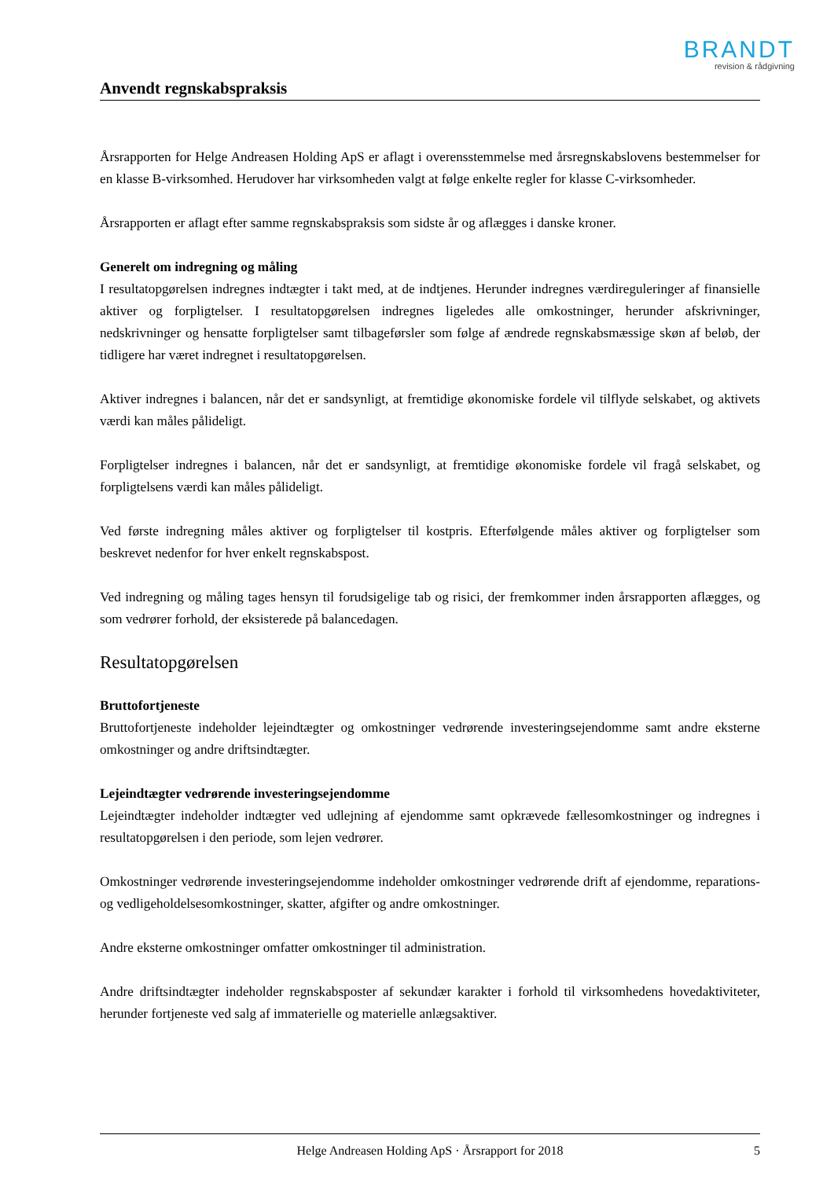BRANDT
revision & rådgivning
Anvendt regnskabspraksis
Årsrapporten for Helge Andreasen Holding ApS er aflagt i overensstemmelse med årsregnskabslovens bestemmelser for en klasse B-virksomhed. Herudover har virksomheden valgt at følge enkelte regler for klasse C-virksomheder.
Årsrapporten er aflagt efter samme regnskabspraksis som sidste år og aflægges i danske kroner.
Generelt om indregning og måling
I resultatopgørelsen indregnes indtægter i takt med, at de indtjenes. Herunder indregnes værdireguleringer af finansielle aktiver og forpligtelser. I resultatopgørelsen indregnes ligeledes alle omkostninger, herunder afskrivninger, nedskrivninger og hensatte forpligtelser samt tilbageførsler som følge af ændrede regnskabsmæssige skøn af beløb, der tidligere har været indregnet i resultatopgørelsen.
Aktiver indregnes i balancen, når det er sandsynligt, at fremtidige økonomiske fordele vil tilflyde selskabet, og aktivets værdi kan måles pålideligt.
Forpligtelser indregnes i balancen, når det er sandsynligt, at fremtidige økonomiske fordele vil fragå selskabet, og forpligtelsens værdi kan måles pålideligt.
Ved første indregning måles aktiver og forpligtelser til kostpris. Efterfølgende måles aktiver og forpligtelser som beskrevet nedenfor for hver enkelt regnskabspost.
Ved indregning og måling tages hensyn til forudsigelige tab og risici, der fremkommer inden årsrapporten aflægges, og som vedrører forhold, der eksisterede på balancedagen.
Resultatopgørelsen
Bruttofortjeneste
Bruttofortjeneste indeholder lejeindtægter og omkostninger vedrørende investeringsejendomme samt andre eksterne omkostninger og andre driftsindtægter.
Lejeindtægter vedrørende investeringsejendomme
Lejeindtægter indeholder indtægter ved udlejning af ejendomme samt opkrævede fællesomkostninger og indregnes i resultatopgørelsen i den periode, som lejen vedrører.
Omkostninger vedrørende investeringsejendomme indeholder omkostninger vedrørende drift af ejendomme, reparations- og vedligeholdelsesomkostninger, skatter, afgifter og andre omkostninger.
Andre eksterne omkostninger omfatter omkostninger til administration.
Andre driftsindtægter indeholder regnskabsposter af sekundær karakter i forhold til virksomhedens hovedaktiviteter, herunder fortjeneste ved salg af immaterielle og materielle anlægsaktiver.
Helge Andreasen Holding ApS · Årsrapport for 2018 5